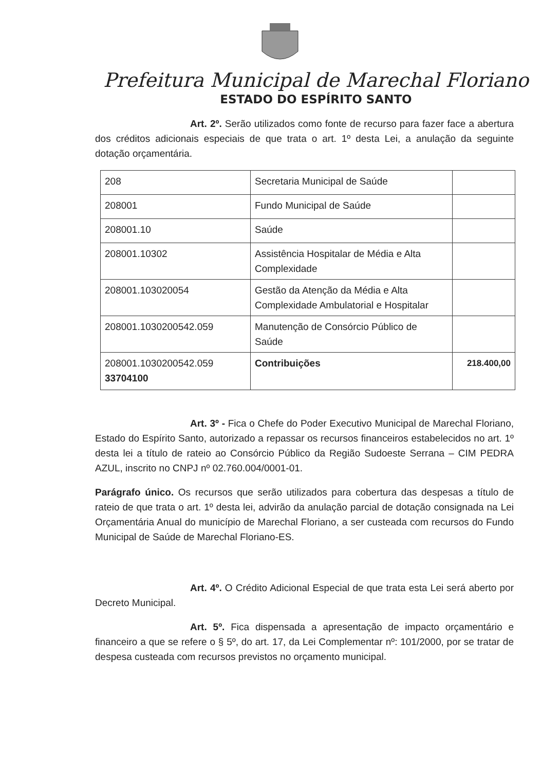Prefeitura Municipal de Marechal Floriano
ESTADO DO ESPÍRITO SANTO
Art. 2º. Serão utilizados como fonte de recurso para fazer face a abertura dos créditos adicionais especiais de que trata o art. 1º desta Lei, a anulação da seguinte dotação orçamentária.
| 208 | Secretaria Municipal de Saúde | |
| 208001 | Fundo Municipal de Saúde | |
| 208001.10 | Saúde | |
| 208001.10302 | Assistência Hospitalar de Média e Alta Complexidade | |
| 208001.103020054 | Gestão da Atenção da Média e Alta Complexidade Ambulatorial e Hospitalar | |
| 208001.1030200542.059 | Manutenção de Consórcio Público de Saúde | |
| 208001.1030200542.059 33704100 | Contribuições | 218.400,00 |
Art. 3º - Fica o Chefe do Poder Executivo Municipal de Marechal Floriano, Estado do Espírito Santo, autorizado a repassar os recursos financeiros estabelecidos no art. 1º desta lei a título de rateio ao Consórcio Público da Região Sudoeste Serrana – CIM PEDRA AZUL, inscrito no CNPJ nº 02.760.004/0001-01.
Parágrafo único. Os recursos que serão utilizados para cobertura das despesas a título de rateio de que trata o art. 1º desta lei, advirão da anulação parcial de dotação consignada na Lei Orçamentária Anual do município de Marechal Floriano, a ser custeada com recursos do Fundo Municipal de Saúde de Marechal Floriano-ES.
Art. 4º. O Crédito Adicional Especial de que trata esta Lei será aberto por Decreto Municipal.
Art. 5º. Fica dispensada a apresentação de impacto orçamentário e financeiro a que se refere o § 5º, do art. 17, da Lei Complementar nº: 101/2000, por se tratar de despesa custeada com recursos previstos no orçamento municipal.